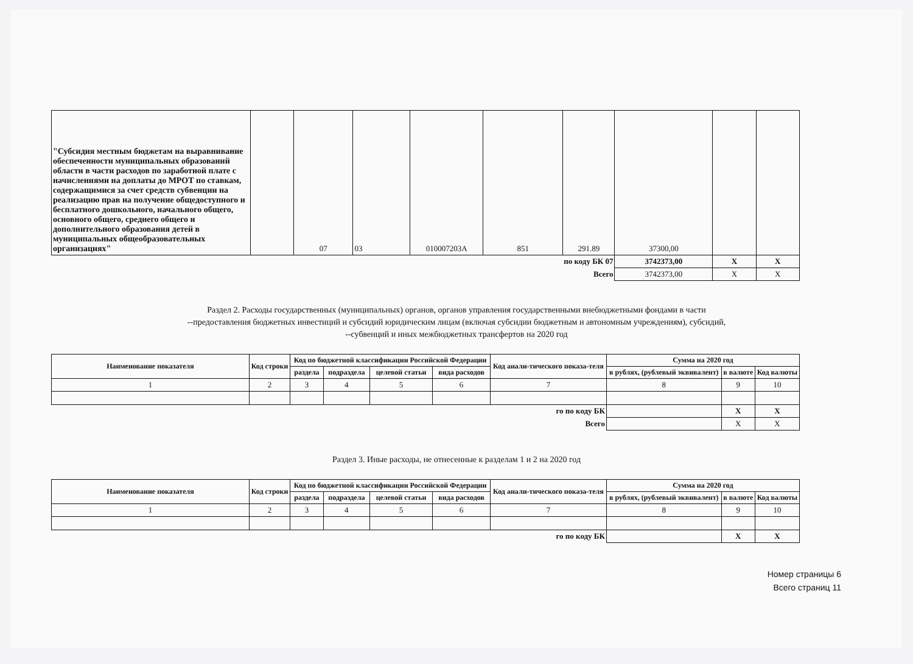| "Субсидия местным бюджетам на выравнивание обеспеченности муниципальных образований области в части расходов по заработной плате с начислениями на доплаты до МРОТ по ставкам, содержащимися за счет средств субвенции на реализацию прав на получение общедоступного и бесплатного дошкольного, начального общего, основного общего, среднего общего и дополнительного образования детей в муниципальных общеобразовательных организациях" | | 07 | 03 | 010007203А | 851 | 291.89 | 37300,00 | | |
| по коду БК 07 | | | | | | | 3742373,00 | X | X |
| Всего | | | | | | | 3742373,00 | X | X |
Раздел 2. Расходы государственных (муниципальных) органов, органов управления государственными внебюджетными фондами в части
--предоставления бюджетных инвестиций и субсидий юридическим лицам (включая субсидии бюджетным и автономным учреждениям), субсидий,
--субвенций и иных межбюджетных трансфертов на 2020 год
| Наименование показателя | Код строки | Код по бюджетной классификации Российской Федерации | | | | Код анали-тического показа-теля | Сумма на 2020 год | | |
| --- | --- | --- | --- | --- | --- | --- | --- | --- | --- |
| | | раздела | подраздела | целевой статьи | вида расходов | | в рублях, (рублевый эквивалент) | в валюте | Код валюты |
| 1 | 2 | 3 | 4 | 5 | 6 | 7 | 8 | 9 | 10 |
| го по коду БК | | | | | | | | X | X |
| Всего | | | | | | | | X | X |
Раздел 3. Иные расходы, не отнесенные к разделам 1 и 2 на 2020 год
| Наименование показателя | Код строки | Код по бюджетной классификации Российской Федерации | | | | Код анали-тического показа-теля | Сумма на 2020 год | | |
| --- | --- | --- | --- | --- | --- | --- | --- | --- | --- |
| | | раздела | подраздела | целевой статьи | вида расходов | | в рублях, (рублевый эквивалент) | в валюте | Код валюты |
| 1 | 2 | 3 | 4 | 5 | 6 | 7 | 8 | 9 | 10 |
| го по коду БК | | | | | | | | X | X |
Номер страницы 6
Всего страниц 11